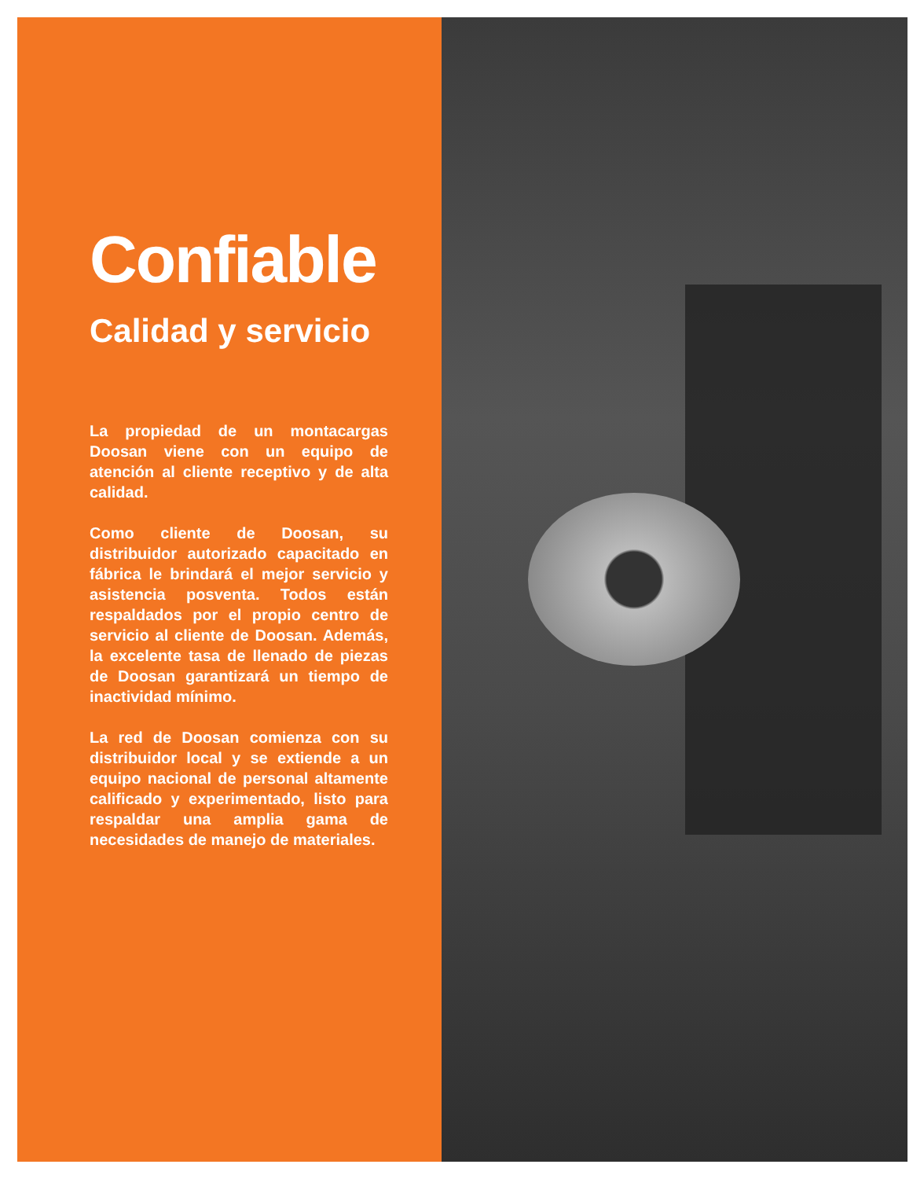Confiable
Calidad y servicio
La propiedad de un montacargas Doosan viene con un equipo de atención al cliente receptivo y de alta calidad.
Como cliente de Doosan, su distribuidor autorizado capacitado en fábrica le brindará el mejor servicio y asistencia posventa. Todos están respaldados por el propio centro de servicio al cliente de Doosan. Además, la excelente tasa de llenado de piezas de Doosan garantizará un tiempo de inactividad mínimo.
La red de Doosan comienza con su distribuidor local y se extiende a un equipo nacional de personal altamente calificado y experimentado, listo para respaldar una amplia gama de necesidades de manejo de materiales.